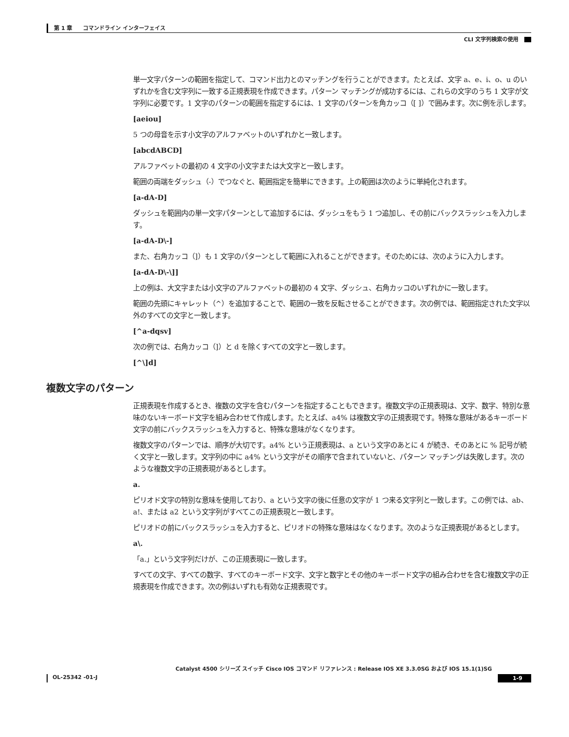第 1 章　　コマンドライン インターフェイス
CLI 文字列検索の使用
単一文字パターンの範囲を指定して、コマンド出力とのマッチングを行うことができます。たとえば、文字 a、e、i、o、u のいずれかを含む文字列に一致する正規表現を作成できます。パターン マッチングが成功するには、これらの文字のうち 1 文字が文字列に必要です。1 文字のパターンの範囲を指定するには、1 文字のパターンを角カッコ（[ ]）で囲みます。次に例を示します。
[aeiou]
5 つの母音を示す小文字のアルファベットのいずれかと一致します。
[abcdABCD]
アルファベットの最初の 4 文字の小文字または大文字と一致します。
範囲の両端をダッシュ（-）でつなぐと、範囲指定を簡単にできます。上の範囲は次のように単純化されます。
[a-dA-D]
ダッシュを範囲内の単一文字パターンとして追加するには、ダッシュをもう 1 つ追加し、その前にバックスラッシュを入力します。
[a-dA-D\-]
また、右角カッコ（]）も 1 文字のパターンとして範囲に入れることができます。そのためには、次のように入力します。
[a-dA-D\-\]]
上の例は、大文字または小文字のアルファベットの最初の 4 文字、ダッシュ、右角カッコのいずれかに一致します。
範囲の先頭にキャレット（^）を追加することで、範囲の一致を反転させることができます。次の例では、範囲指定された文字以外のすべての文字と一致します。
[^a-dqsv]
次の例では、右角カッコ（]）と d を除くすべての文字と一致します。
[^\]d]
複数文字のパターン
正規表現を作成するとき、複数の文字を含むパターンを指定することもできます。複数文字の正規表現は、文字、数字、特別な意味のないキーボード文字を組み合わせて作成します。たとえば、a4% は複数文字の正規表現です。特殊な意味があるキーボード文字の前にバックスラッシュを入力すると、特殊な意味がなくなります。
複数文字のパターンでは、順序が大切です。a4% という正規表現は、a という文字のあとに 4 が続き、そのあとに % 記号が続く文字と一致します。文字列の中に a4% という文字がその順序で含まれていないと、パターン マッチングは失敗します。次のような複数文字の正規表現があるとします。
a.
ピリオド文字の特別な意味を使用しており、a という文字の後に任意の文字が 1 つ来る文字列と一致します。この例では、ab、a!、または a2 という文字列がすべてこの正規表現と一致します。
ピリオドの前にバックスラッシュを入力すると、ピリオドの特殊な意味はなくなります。次のような正規表現があるとします。
a\.
「a.」という文字列だけが、この正規表現に一致します。
すべての文字、すべての数字、すべてのキーボード文字、文字と数字とその他のキーボード文字の組み合わせを含む複数文字の正規表現を作成できます。次の例はいずれも有効な正規表現です。
Catalyst 4500 シリーズ スイッチ Cisco IOS コマンド リファレンス : Release IOS XE 3.3.0SG および IOS 15.1(1)SG
OL-25342 -01-J 1-9